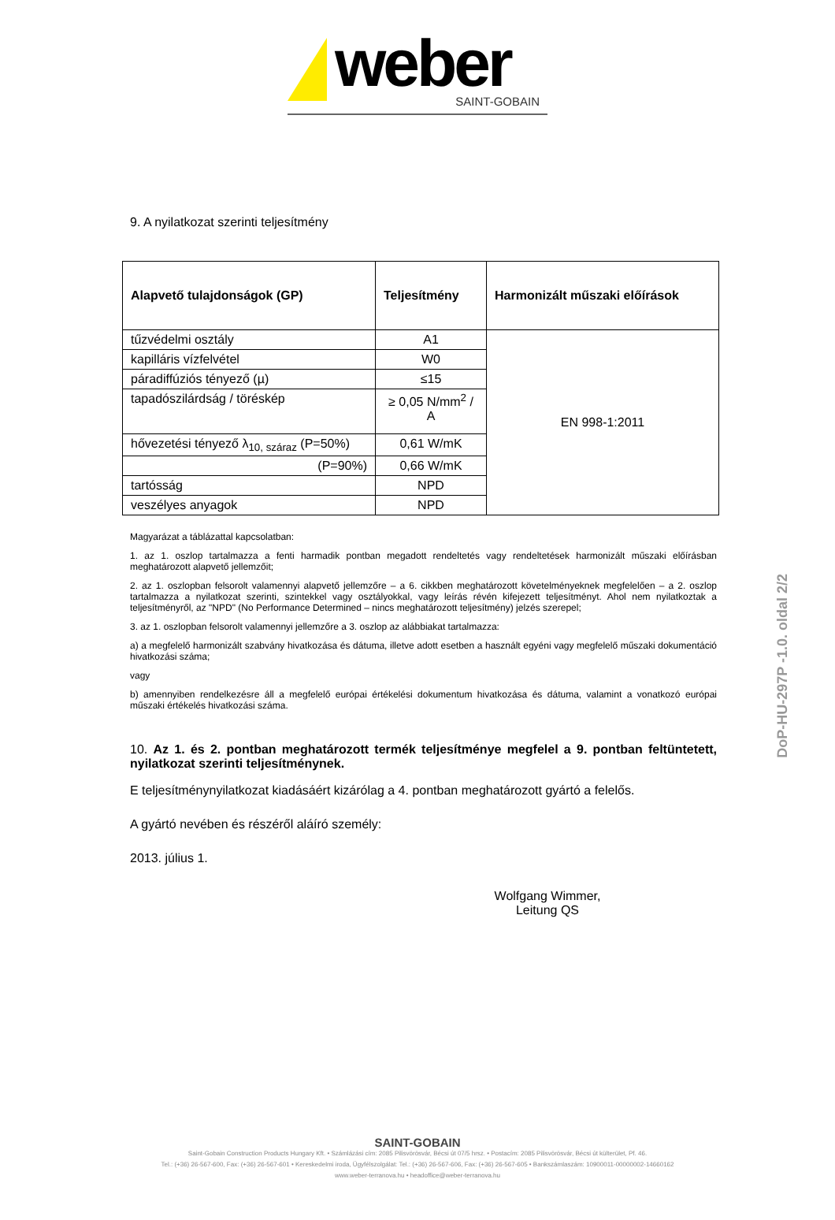weber SAINT-GOBAIN
9. A nyilatkozat szerinti teljesítmény
| Alapvető tulajdonságok (GP) | Teljesítmény | Harmonizált műszaki előírások |
| --- | --- | --- |
| tűzvédelmi osztály | A1 | EN 998-1:2011 |
| kapilláris vízfelvétel | W0 | |
| páradiffúziós tényező (µ) | ≤15 | |
| tapadószilárdság / töréskép | ≥ 0,05 N/mm<sup>2</sup> / A | |
| hővezetési tényező λ<sub>10, száraz</sub> (P=50%) | 0,61 W/mK | |
| (P=90%) | 0,66 W/mK | |
| tartósság | NPD | |
| veszélyes anyagok | NPD | |
Magyarázat a táblázattal kapcsolatban:
1. az 1. oszlop tartalmazza a fenti harmadik pontban megadott rendeltetés vagy rendeltetések harmonizált műszaki előírásban meghatározott alapvető jellemzőit;
2. az 1. oszlopban felsorolt valamennyi alapvető jellemzőre – a 6. cikkben meghatározott követelményeknek megfelelően – a 2. oszlop tartalmazza a nyilatkozat szerinti, szintekkel vagy osztályokkal, vagy leírás révén kifejezett teljesítményt. Ahol nem nyilatkoztak a teljesítményről, az "NPD" (No Performance Determined – nincs meghatározott teljesítmény) jelzés szerepel;
3. az 1. oszlopban felsorolt valamennyi jellemzőre a 3. oszlop az alábbiakat tartalmazza:
a) a megfelelő harmonizált szabvány hivatkozása és dátuma, illetve adott esetben a használt egyéni vagy megfelelő műszaki dokumentáció hivatkozási száma;
vagy
b) amennyiben rendelkezésre áll a megfelelő európai értékelési dokumentum hivatkozása és dátuma, valamint a vonatkozó európai műszaki értékelés hivatkozási száma.
10. Az 1. és 2. pontban meghatározott termék teljesítménye megfelel a 9. pontban feltüntetett, nyilatkozat szerinti teljesítménynek.
E teljesítménynyilatkozat kiadásáért kizárólag a 4. pontban meghatározott gyártó a felelős.
A gyártó nevében és részéről aláíró személy:
2013. július 1.
Wolfgang Wimmer,
Leitung QS
DoP-HU-297P -1.0. oldal 2/2
SAINT-GOBAIN
Saint-Gobain Construction Products Hungary Kft. • Számlázási cím: 2085 Pilisvörösvár, Bécsi út 07/5 hrsz. • Postacím: 2085 Pilisvörösvár, Bécsi út külterület, Pf. 46.
Tel.: (+36) 26-567-600, Fax: (+36) 26-567-601 • Kereskedelmi iroda, Ügyfélszolgálat: Tel.: (+36) 26-567-606, Fax: (+36) 26-567-605 • Bankszámlaszám: 10900011-00000002-14660162
www.weber-terranova.hu • headoffice@weber-terranova.hu